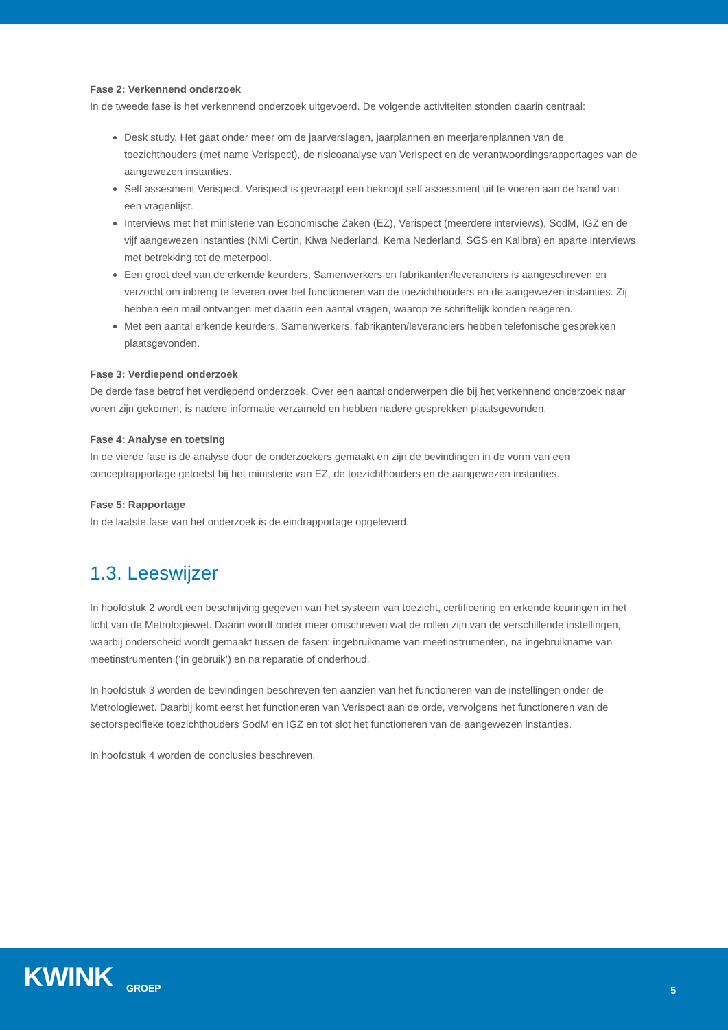Fase 2: Verkennend onderzoek
In de tweede fase is het verkennend onderzoek uitgevoerd. De volgende activiteiten stonden daarin centraal:
Desk study. Het gaat onder meer om de jaarverslagen, jaarplannen en meerjarenplannen van de toezichthouders (met name Verispect), de risicoanalyse van Verispect en de verantwoordingsrapportages van de aangewezen instanties.
Self assesment Verispect. Verispect is gevraagd een beknopt self assessment uit te voeren aan de hand van een vragenlijst.
Interviews met het ministerie van Economische Zaken (EZ), Verispect (meerdere interviews), SodM, IGZ en de vijf aangewezen instanties (NMi Certin, Kiwa Nederland, Kema Nederland, SGS en Kalibra) en aparte interviews met betrekking tot de meterpool.
Een groot deel van de erkende keurders, Samenwerkers en fabrikanten/leveranciers is aangeschreven en verzocht om inbreng te leveren over het functioneren van de toezichthouders en de aangewezen instanties. Zij hebben een mail ontvangen met daarin een aantal vragen, waarop ze schriftelijk konden reageren.
Met een aantal erkende keurders, Samenwerkers, fabrikanten/leveranciers hebben telefonische gesprekken plaatsgevonden.
Fase 3: Verdiepend onderzoek
De derde fase betrof het verdiepend onderzoek. Over een aantal onderwerpen die bij het verkennend onderzoek naar voren zijn gekomen, is nadere informatie verzameld en hebben nadere gesprekken plaatsgevonden.
Fase 4: Analyse en toetsing
In de vierde fase is de analyse door de onderzoekers gemaakt en zijn de bevindingen in de vorm van een conceptrapportage getoetst bij het ministerie van EZ, de toezichthouders en de aangewezen instanties.
Fase 5: Rapportage
In de laatste fase van het onderzoek is de eindrapportage opgeleverd.
1.3. Leeswijzer
In hoofdstuk 2 wordt een beschrijving gegeven van het systeem van toezicht, certificering en erkende keuringen in het licht van de Metrologiewet. Daarin wordt onder meer omschreven wat de rollen zijn van de verschillende instellingen, waarbij onderscheid wordt gemaakt tussen de fasen: ingebruikname van meetinstrumenten, na ingebruikname van meetinstrumenten (‘in gebruik’) en na reparatie of onderhoud.
In hoofdstuk 3 worden de bevindingen beschreven ten aanzien van het functioneren van de instellingen onder de Metrologiewet. Daarbij komt eerst het functioneren van Verispect aan de orde, vervolgens het functioneren van de sectorspecifieke toezichthouders SodM en IGZ en tot slot het functioneren van de aangewezen instanties.
In hoofdstuk 4 worden de conclusies beschreven.
KWINK
GROEP
5